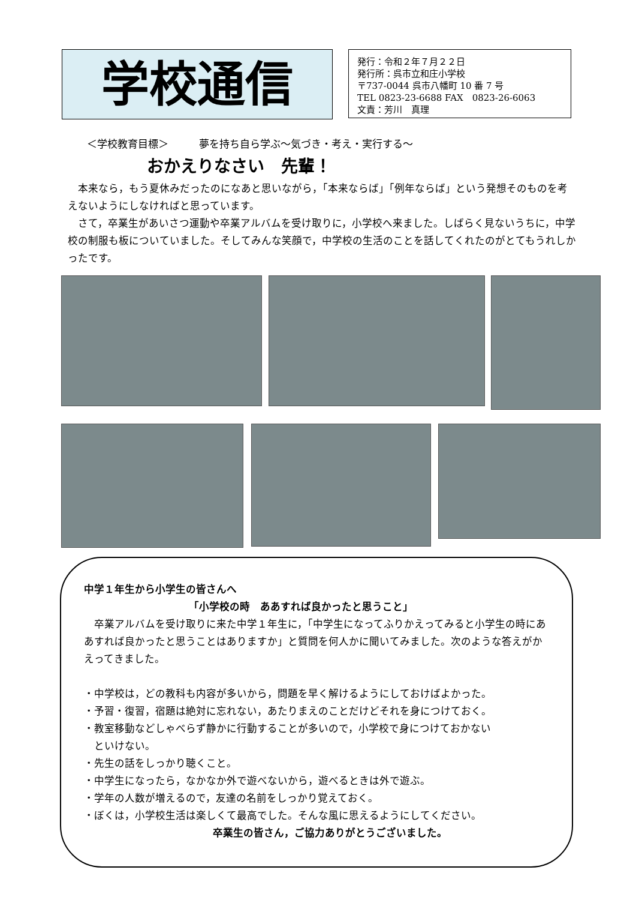学校通信
発行：令和２年７月２２日
発行所：呉市立和庄小学校
〒737-0044 呉市八幡町 10 番 7 号
TEL 0823-23-6688 FAX　0823-26-6063
文責：芳川　真理
＜学校教育目標＞　　　夢を持ち自ら学ぶ～気づき・考え・実行する～
おかえりなさい　先輩！
本来なら，もう夏休みだったのになあと思いながら，「本来ならば」「例年ならば」という発想そのものを考えないようにしなければと思っています。
さて，卒業生があいさつ運動や卒業アルバムを受け取りに，小学校へ来ました。しばらく見ないうちに，中学校の制服も板についていました。そしてみんな笑顔で，中学校の生活のことを話してくれたのがとてもうれしかったです。
中学１年生から小学生の皆さんへ
「小学校の時　ああすれば良かったと思うこと」
卒業アルバムを受け取りに来た中学１年生に，「中学生になってふりかえってみると小学生の時にああすれば良かったと思うことはありますか」と質問を何人かに聞いてみました。次のような答えがかえってきました。
・中学校は，どの教科も内容が多いから，問題を早く解けるようにしておけばよかった。
・予習・復習，宿題は絶対に忘れない，あたりまえのことだけどそれを身につけておく。
・教室移動などしゃべらず静かに行動することが多いので，小学校で身につけておかない
　といけない。
・先生の話をしっかり聴くこと。
・中学生になったら，なかなか外で遊べないから，遊べるときは外で遊ぶ。
・学年の人数が増えるので，友達の名前をしっかり覚えておく。
・ぼくは，小学校生活は楽しくて最高でした。そんな風に思えるようにしてください。
卒業生の皆さん，ご協力ありがとうございました。